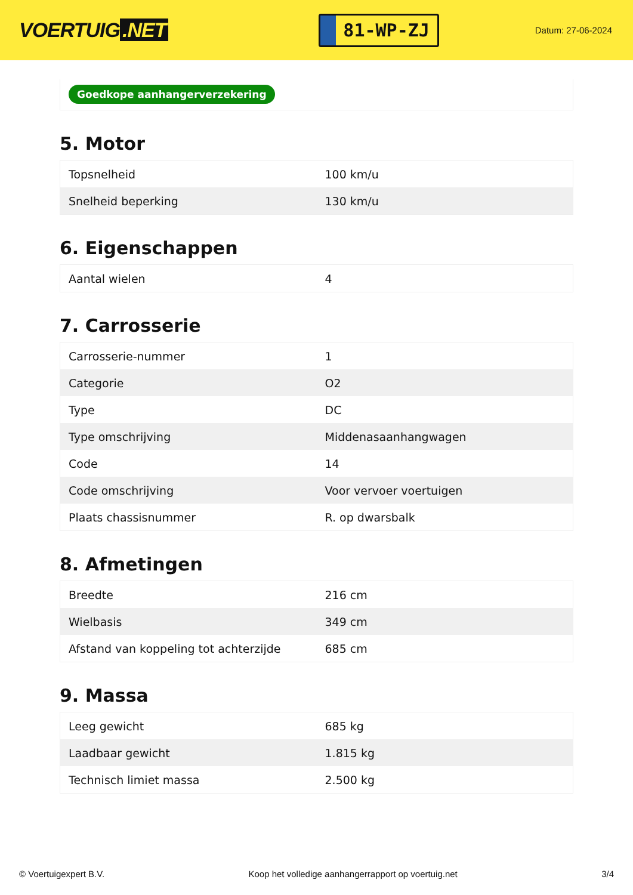VOERTUIG.NET
81-WP-ZJ
Datum: 27-06-2024
Goedkope aanhangerverzekering
5. Motor
| Topsnelheid | 100 km/u |
| Snelheid beperking | 130 km/u |
6. Eigenschappen
| Aantal wielen | 4 |
7. Carrosserie
| Carrosserie-nummer | 1 |
| Categorie | O2 |
| Type | DC |
| Type omschrijving | Middenasaanhangwagen |
| Code | 14 |
| Code omschrijving | Voor vervoer voertuigen |
| Plaats chassisnummer | R. op dwarsbalk |
8. Afmetingen
| Breedte | 216 cm |
| Wielbasis | 349 cm |
| Afstand van koppeling tot achterzijde | 685 cm |
9. Massa
| Leeg gewicht | 685 kg |
| Laadbaar gewicht | 1.815 kg |
| Technisch limiet massa | 2.500 kg |
© Voertuigexpert B.V. Koop het volledige aanhangerrapport op voertuig.net 3/4